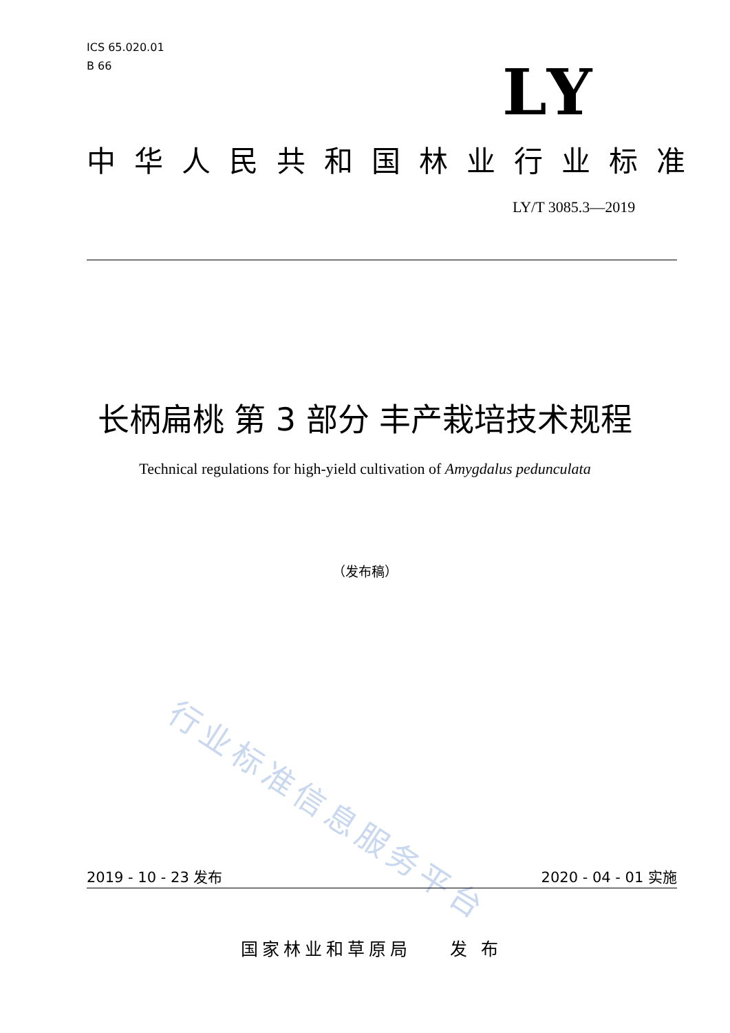ICS 65.020.01
B 66
LY
中华人民共和国林业行业标准
LY/T 3085.3—2019
长柄扁桃 第 3 部分 丰产栽培技术规程
Technical regulations for high-yield cultivation of Amygdalus pedunculata
（发布稿）
行业标准信息服务平台
2019 - 10 - 23 发布 2020 - 04 - 01 实施
国家林业和草原局 发 布